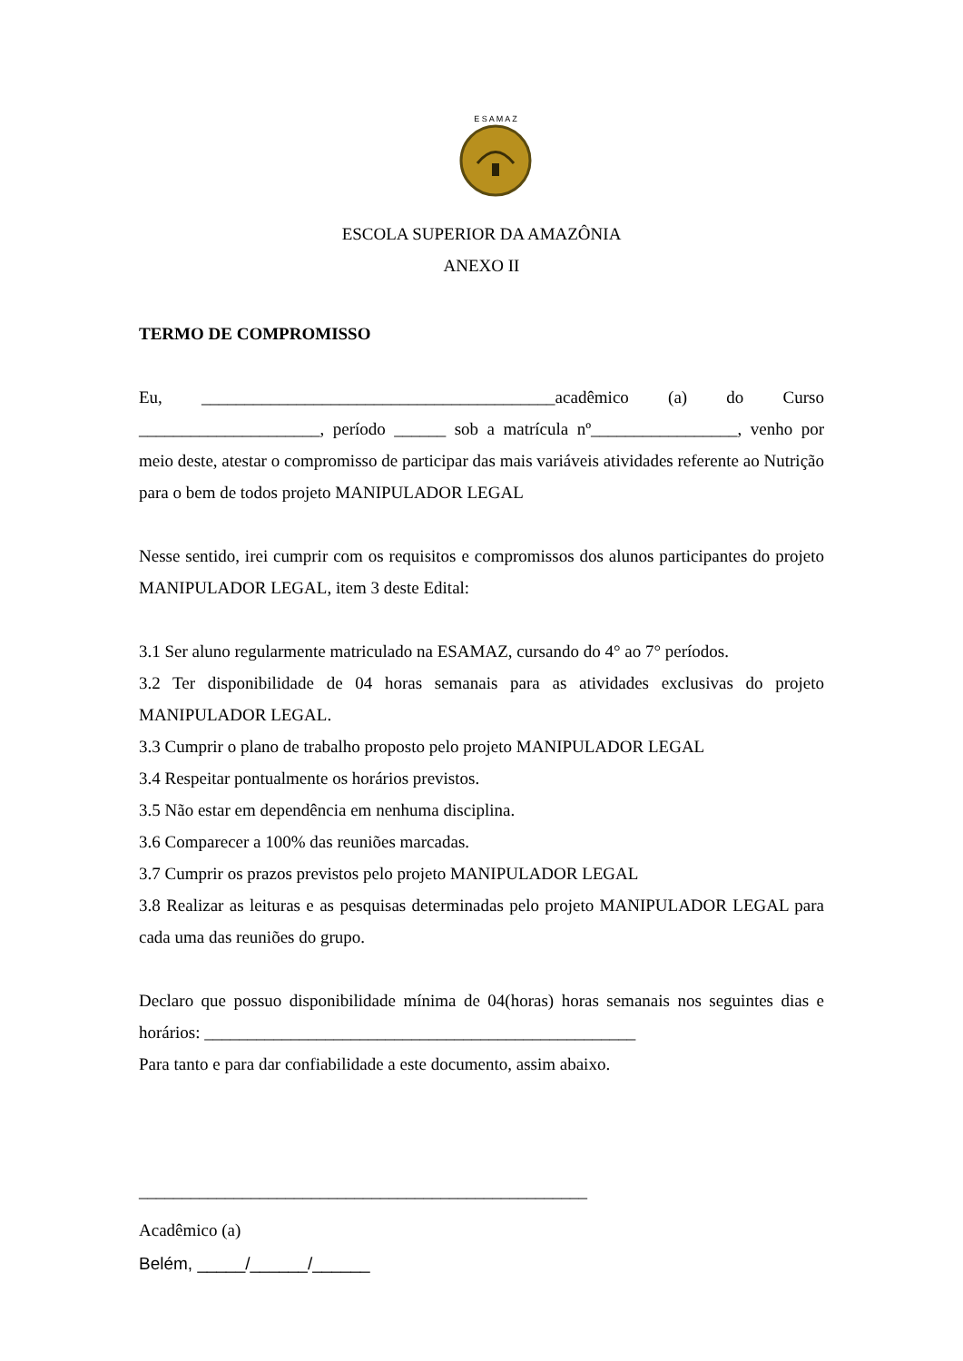E S A M A Z
ESCOLA SUPERIOR DA AMAZÔNIA
ANEXO II
TERMO DE COMPROMISSO
Eu, _________________________________________acadêmico (a) do Curso _____________________, período ______ sob a matrícula nº_________________, venho por meio deste, atestar o compromisso de participar das mais variáveis atividades referente ao Nutrição para o bem de todos projeto MANIPULADOR LEGAL
Nesse sentido, irei cumprir com os requisitos e compromissos dos alunos participantes do projeto MANIPULADOR LEGAL, item 3 deste Edital:
3.1 Ser aluno regularmente matriculado na ESAMAZ, cursando do 4° ao 7° períodos.
3.2 Ter disponibilidade de 04 horas semanais para as atividades exclusivas do projeto MANIPULADOR LEGAL.
3.3 Cumprir o plano de trabalho proposto pelo projeto MANIPULADOR LEGAL
3.4 Respeitar pontualmente os horários previstos.
3.5 Não estar em dependência em nenhuma disciplina.
3.6 Comparecer a 100% das reuniões marcadas.
3.7 Cumprir os prazos previstos pelo projeto MANIPULADOR LEGAL
3.8 Realizar as leituras e as pesquisas determinadas pelo projeto MANIPULADOR LEGAL para cada uma das reuniões do grupo.
Declaro que possuo disponibilidade mínima de 04(horas) horas semanais nos seguintes dias e horários: __________________________________________________
Para tanto e para dar confiabilidade a este documento, assim abaixo.
____________________________________________________
Acadêmico (a)
Belém, _____/______/______